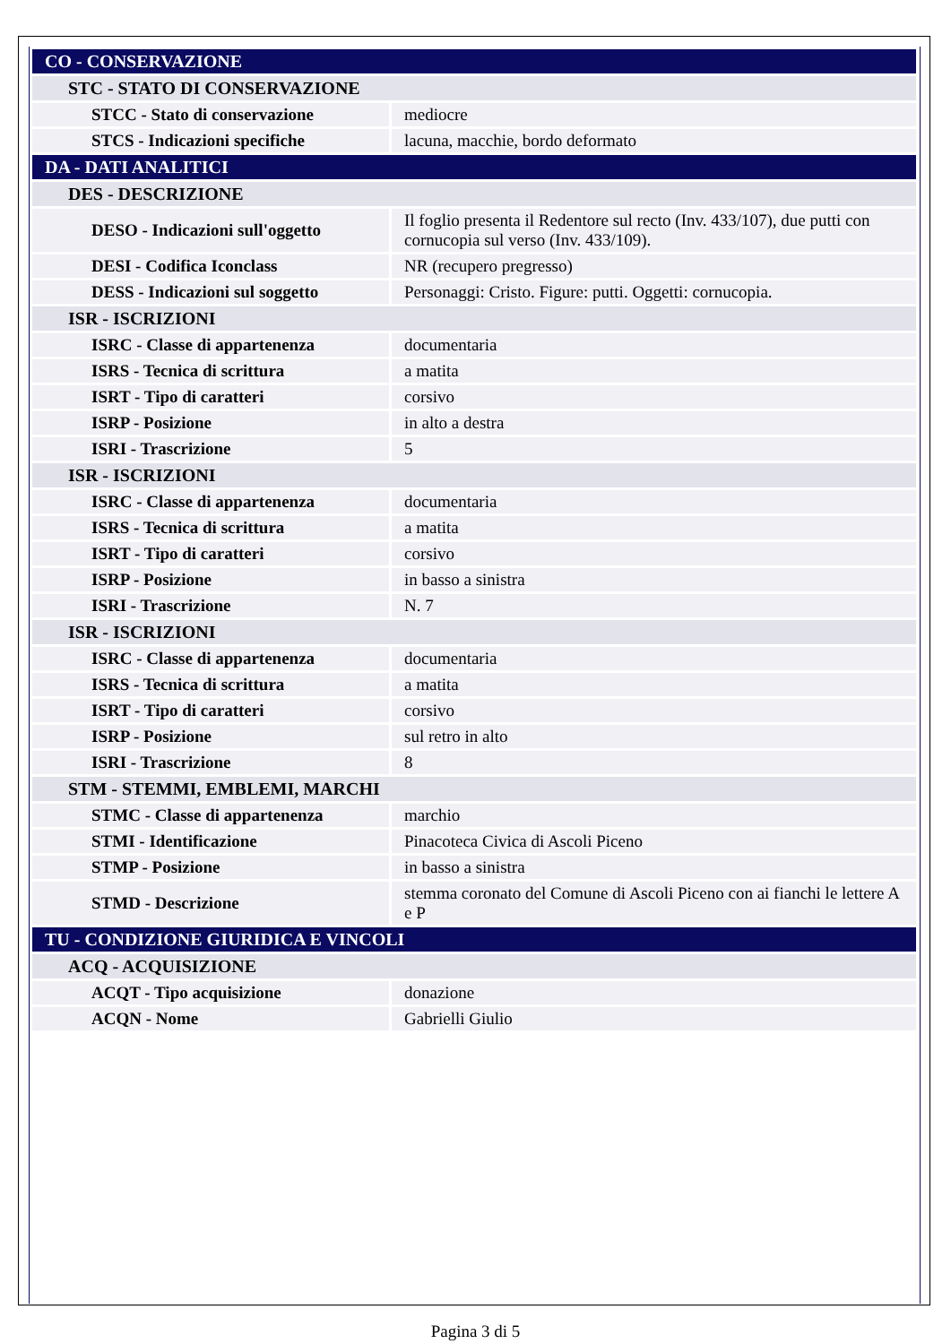| CO - CONSERVAZIONE | |
| STC - STATO DI CONSERVAZIONE | |
| STCC - Stato di conservazione | mediocre |
| STCS - Indicazioni specifiche | lacuna, macchie, bordo deformato |
| DA - DATI ANALITICI | |
| DES - DESCRIZIONE | |
| DESO - Indicazioni sull'oggetto | Il foglio presenta il Redentore sul recto (Inv. 433/107), due putti con cornucopia sul verso (Inv. 433/109). |
| DESI - Codifica Iconclass | NR (recupero pregresso) |
| DESS - Indicazioni sul soggetto | Personaggi: Cristo. Figure: putti. Oggetti: cornucopia. |
| ISR - ISCRIZIONI | |
| ISRC - Classe di appartenenza | documentaria |
| ISRS - Tecnica di scrittura | a matita |
| ISRT - Tipo di caratteri | corsivo |
| ISRP - Posizione | in alto a destra |
| ISRI - Trascrizione | 5 |
| ISR - ISCRIZIONI | |
| ISRC - Classe di appartenenza | documentaria |
| ISRS - Tecnica di scrittura | a matita |
| ISRT - Tipo di caratteri | corsivo |
| ISRP - Posizione | in basso a sinistra |
| ISRI - Trascrizione | N. 7 |
| ISR - ISCRIZIONI | |
| ISRC - Classe di appartenenza | documentaria |
| ISRS - Tecnica di scrittura | a matita |
| ISRT - Tipo di caratteri | corsivo |
| ISRP - Posizione | sul retro in alto |
| ISRI - Trascrizione | 8 |
| STM - STEMMI, EMBLEMI, MARCHI | |
| STMC - Classe di appartenenza | marchio |
| STMI - Identificazione | Pinacoteca Civica di Ascoli Piceno |
| STMP - Posizione | in basso a sinistra |
| STMD - Descrizione | stemma coronato del Comune di Ascoli Piceno con ai fianchi le lettere A e P |
| TU - CONDIZIONE GIURIDICA E VINCOLI | |
| ACQ - ACQUISIZIONE | |
| ACQT - Tipo acquisizione | donazione |
| ACQN - Nome | Gabrielli Giulio |
Pagina 3 di 5